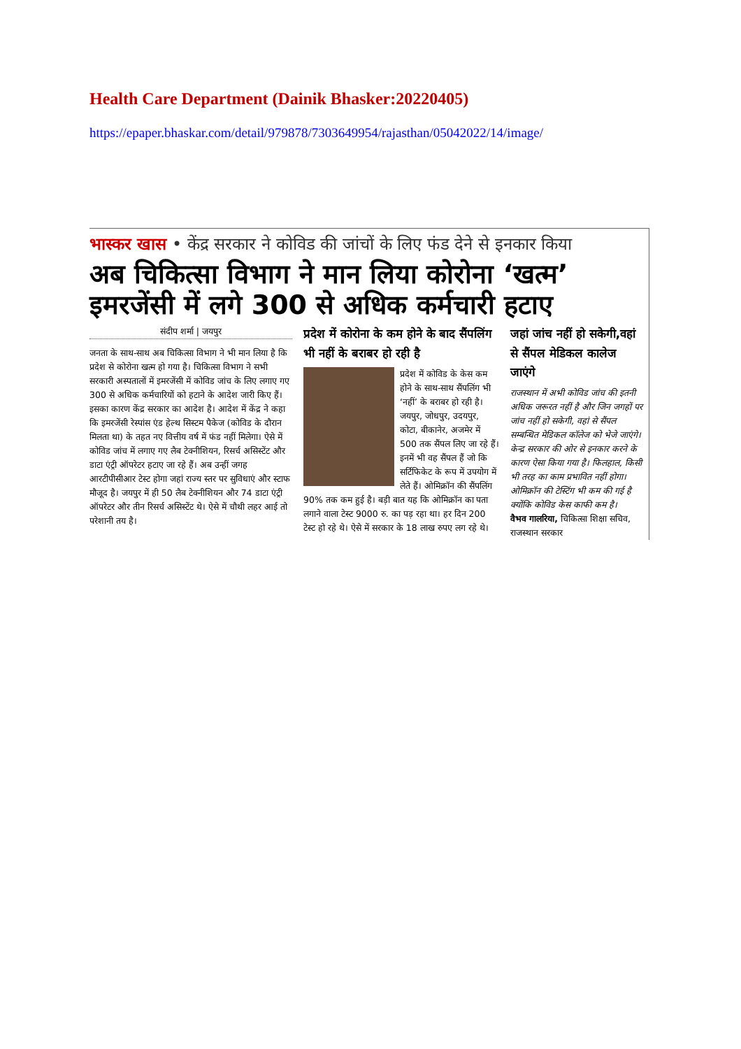Health Care Department (Dainik Bhasker:20220405)
https://epaper.bhaskar.com/detail/979878/7303649954/rajasthan/05042022/14/image/
भास्कर खास • केंद्र सरकार ने कोविड की जांचों के लिए फंड देने से इनकार किया
अब चिकित्सा विभाग ने मान लिया कोरोना ‘खत्म’ इमरजेंसी में लगे 300 से अधिक कर्मचारी हटाए
संदीप शर्मा | जयपुर
जनता के साथ-साथ अब चिकित्सा विभाग ने भी मान लिया है कि प्रदेश से कोरोना खत्म हो गया है। चिकित्सा विभाग ने सभी सरकारी अस्पतालों में इमरजेंसी में कोविड जांच के लिए लगाए गए 300 से अधिक कर्मचारियों को हटाने के आदेश जारी किए हैं। इसका कारण केंद्र सरकार का आदेश है। आदेश में केंद्र ने कहा कि इमरजेंसी रेस्पांस एंड हेल्थ सिस्टम पैकेज (कोविड के दौरान मिलता था) के तहत नए वित्तीय वर्ष में फंड नहीं मिलेगा। ऐसे में कोविड जांच में लगाए गए लैब टेक्नीशियन, रिसर्च असिस्टेंट और डाटा एंट्री ऑपरेटर हटाए जा रहे हैं। अब उन्हीं जगह आरटीपीसीआर टेस्ट होगा जहां राज्य स्तर पर सुविधाएं और स्टाफ मौजूद है। जयपुर में ही 50 लैब टेक्नीशियन और 74 डाटा एंट्री ऑपरेटर और तीन रिसर्च असिस्टेंट थे। ऐसे में चौथी लहर आई तो परेशानी तय है।
प्रदेश में कोरोना के कम होने के बाद सैंपलिंग भी नहीं के बराबर हो रही है
प्रदेश में कोविड के केस कम होने के साथ-साथ सैंपलिंग भी ‘नहीं’ के बराबर हो रही है। जयपुर, जोधपुर, उदयपुर, कोटा, बीकानेर, अजमेर में 500 तक सैंपल लिए जा रहे हैं। इनमें भी वह सैंपल हैं जो कि सर्टिफिकेट के रूप में उपयोग में लेते हैं। ओमिक्रॉन की सैंपलिंग 90% तक कम हुई है। बड़ी बात यह कि ओमिक्रॉन का पता लगाने वाला टेस्ट 9000 रु. का पड़ रहा था। हर दिन 200 टेस्ट हो रहे थे। ऐसे में सरकार के 18 लाख रुपए लग रहे थे।
जहां जांच नहीं हो सकेगी,वहां से सैंपल मेडिकल कालेज जाएंगे
राजस्थान में अभी कोविड जांच की इतनी अधिक जरूरत नहीं है और जिन जगहों पर जांच नहीं हो सकेगी, वहां से सैंपल सम्बन्धित मेडिकल कॉलेज को भेजे जाएंगे। केन्द्र सरकार की ओर से इनकार करने के कारण ऐसा किया गया है। फिलहाल, किसी भी तरह का काम प्रभावित नहीं होगा। ओमिक्रॉन की टेस्टिंग भी कम की गई है क्योंकि कोविड केस काफी कम है।
वैभव गालरिया, चिकित्सा शिक्षा सचिव, राजस्थान सरकार